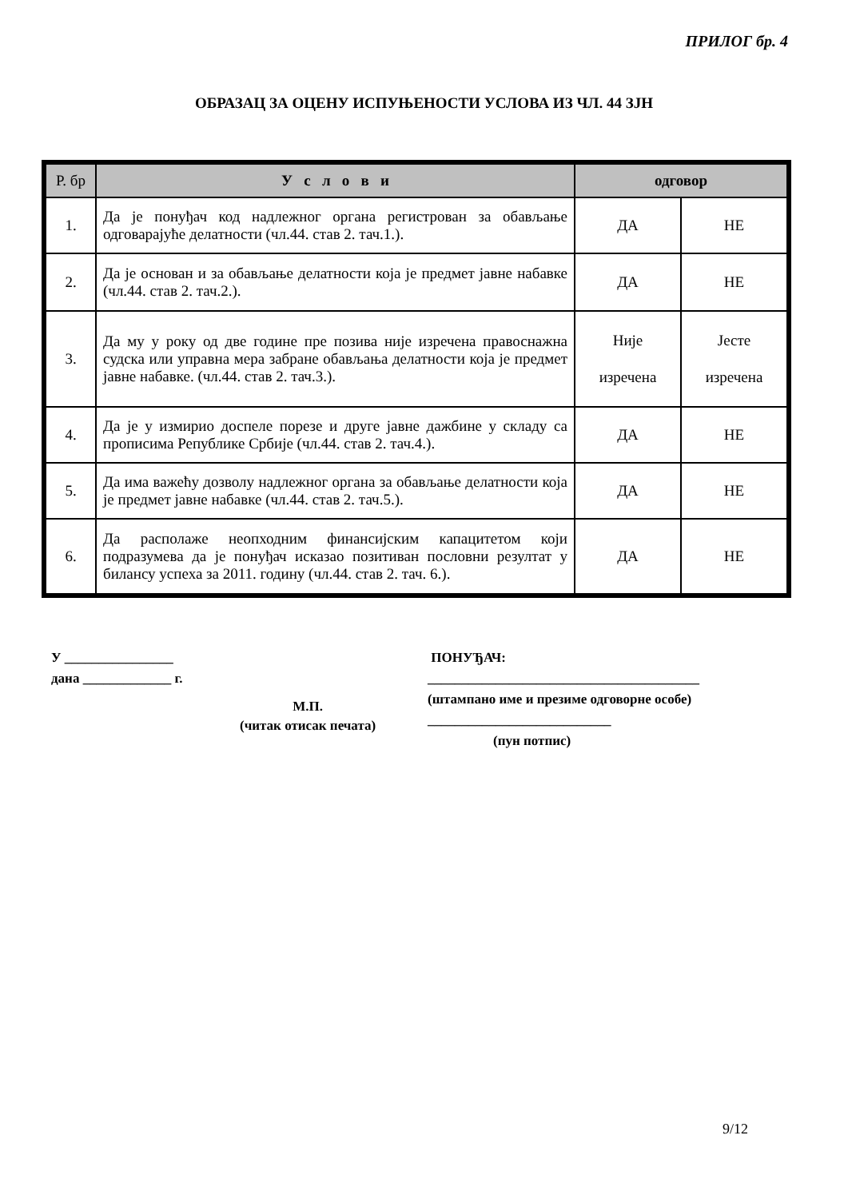ПРИЛОГ бр. 4
ОБРАЗАЦ ЗА ОЦЕНУ ИСПУЊЕНОСТИ УСЛОВА ИЗ ЧЛ. 44 ЗЈН
| Р. бр | У с л о в и | одговор | |
| --- | --- | --- | --- |
| 1. | Да је понуђач код надлежног органа регистрован за обављање одговарајуће делатности (чл.44. став 2. тач.1.). | ДА | НЕ |
| 2. | Да је основан и за обављање делатности која је предмет јавне набавке (чл.44. став 2. тач.2.). | ДА | НЕ |
| 3. | Да му у року од две године пре позива није изречена правоснажна судска или управна мера забране обављања делатности која је предмет јавне набавке. (чл.44. став 2. тач.3.). | Није изречена | Јесте изречена |
| 4. | Да је у измирио доспеле порезе и друге јавне дажбине у складу са прописима Републике Србије (чл.44. став 2. тач.4.). | ДА | НЕ |
| 5. | Да има важећу дозволу надлежног органа за обављање делатности која је предмет јавне набавке (чл.44. став 2. тач.5.). | ДА | НЕ |
| 6. | Да располаже неопходним финансијским капацитетом који подразумева да је понуђач исказао позитиван пословни резултат у билансу успеха за 2011. годину (чл.44. став 2. тач. 6.). | ДА | НЕ |
У ________________
дана _____________ г.
М.П.
(читак отисак печата)
ПОНУЂАЧ:
________________________________________
(штампано име и презиме одговорне особе)
___________________________
(пун потпис)
9/12